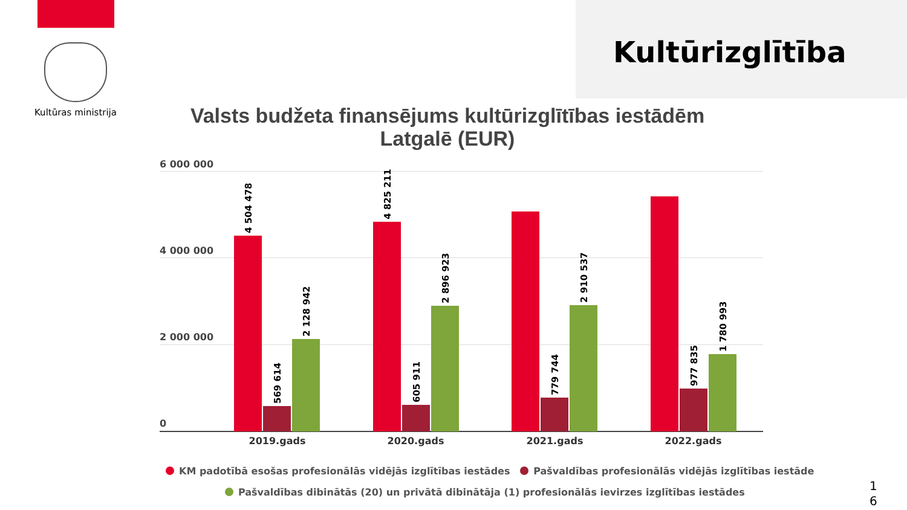Kultūras ministrija
Kultūrizglītība
Valsts budžeta finansējums kultūrizglītības iestādēm
Latgalē (EUR)
6 000 000
4 000 000
2 000 000
0
4 504 478
569 614
2 128 942
4 825 211
605 911
2 896 923
779 744
2 910 537
977 835
1 780 993
2019.gads 2020.gads 2021.gads 2022.gads
KM padotībā esošas profesionālās vidējās izglītības iestādes Pašvaldības profesionālās vidējās izglītības iestāde
Pašvaldības dibinātās (20) un privātā dibinātāja (1) profesionālās ievirzes izglītības iestādes
1
6